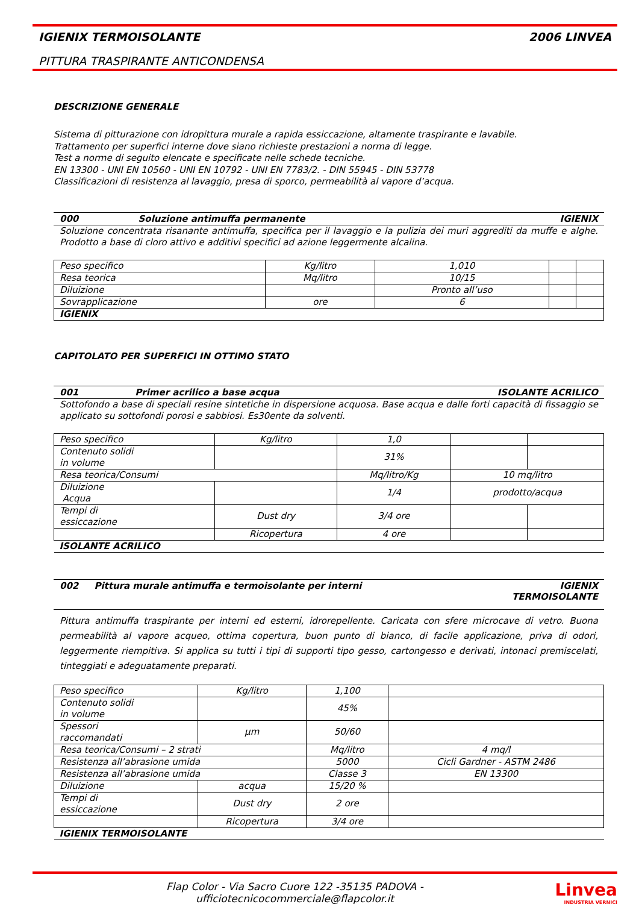IGIENIX TERMOISOLANTE 2006 LINVEA
PITTURA TRASPIRANTE ANTICONDENSA
DESCRIZIONE GENERALE
Sistema di pitturazione con idropittura murale a rapida essiccazione, altamente traspirante e lavabile.
Trattamento per superfici interne dove siano richieste prestazioni a norma di legge.
Test a norme di seguito elencate e specificate nelle schede tecniche.
EN 13300 - UNI EN 10560 - UNI EN 10792 - UNI EN 7783/2. - DIN 55945 - DIN 53778
Classificazioni di resistenza al lavaggio, presa di sporco, permeabilità al vapore d’acqua.
000 Soluzione antimuffa permanente IGIENIX
Soluzione concentrata risanante antimuffa, specifica per il lavaggio e la pulizia dei muri aggrediti da muffe e alghe. Prodotto a base di cloro attivo e additivi specifici ad azione leggermente alcalina.
| Peso specifico | Kg/litro | 1,010 | | |
| Resa teorica | Mq/litro | 10/15 | | |
| Diluizione | | Pronto all’uso | | |
| Sovrapplicazione | ore | 6 | | |
| IGIENIX | | | | |
CAPITOLATO PER SUPERFICI IN OTTIMO STATO
001 Primer acrilico a base acqua ISOLANTE ACRILICO
Sottofondo a base di speciali resine sintetiche in dispersione acquosa. Base acqua e dalle forti capacità di fissaggio se applicato su sottofondi porosi e sabbiosi. Es30ente da solventi.
| Peso specifico | Kg/litro | 1,0 | | |
| Contenuto solidi in volume | | 31% | | |
| Resa teorica/Consumi | | Mq/litro/Kg | 10 mq/litro | |
| Diluizione Acqua | | 1/4 | prodotto/acqua | |
| Tempi di essiccazione | Dust dry | 3/4 ore | | |
| | Ricopertura | 4 ore | | |
| ISOLANTE ACRILICO | | | | |
002 Pittura murale antimuffa e termoisolante per interni IGIENIX
TERMOISOLANTE
Pittura antimuffa traspirante per interni ed esterni, idrorepellente. Caricata con sfere microcave di vetro. Buona permeabilità al vapore acqueo, ottima copertura, buon punto di bianco, di facile applicazione, priva di odori, leggermente riempitiva. Si applica su tutti i tipi di supporti tipo gesso, cartongesso e derivati, intonaci premiscelati, tinteggiati e adeguatamente preparati.
| Peso specifico | Kg/litro | 1,100 | |
| Contenuto solidi in volume | | 45% | |
| Spessori raccomandati | µm | 50/60 | |
| Resa teorica/Consumi – 2 strati | | Mq/litro | 4 mq/l |
| Resistenza all’abrasione umida | | 5000 | Cicli Gardner - ASTM 2486 |
| Resistenza all’abrasione umida | | Classe 3 | EN 13300 |
| Diluizione | acqua | 15/20 % | |
| Tempi di essiccazione | Dust dry | 2 ore | |
| | Ricopertura | 3/4 ore | |
| IGIENIX TERMOISOLANTE | | | |
Flap Color - Via Sacro Cuore 122 -35135 PADOVA -
ufficiotecnicocommerciale@flapcolor.it
Linvea
INDUSTRIA VERNICI